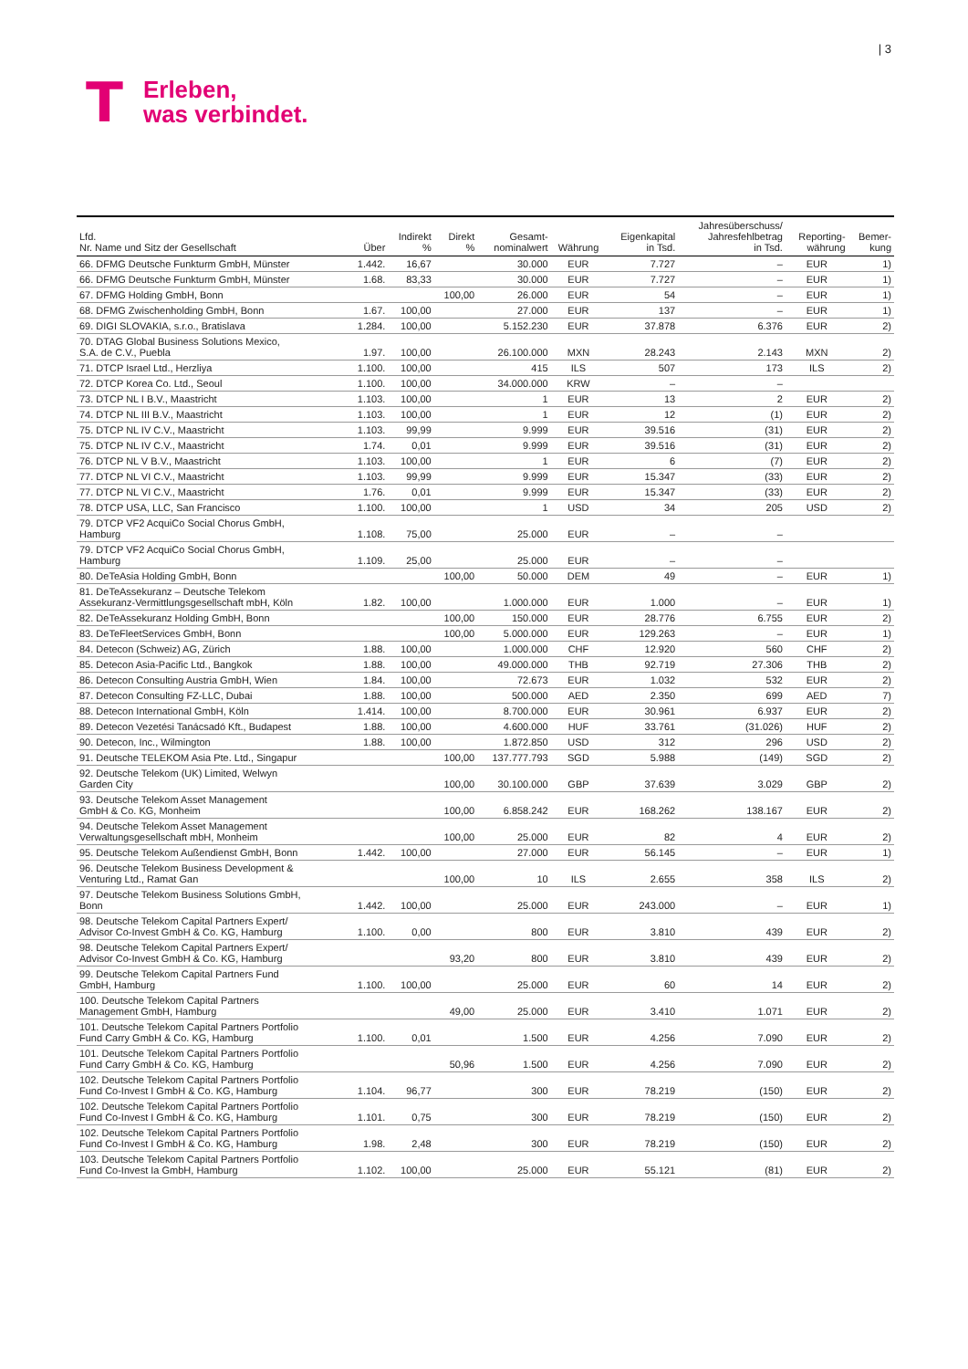| 3
T
Erleben,
was verbindet.
| Lfd. Nr. Name und Sitz der Gesellschaft | Über | Indirekt % | Direkt % | Gesamt- nominalwert | Währung | Eigenkapital in Tsd. | Jahresüberschuss/ Jahresfehlbetrag in Tsd. | Reporting- währung | Bemer- kung |
| --- | --- | --- | --- | --- | --- | --- | --- | --- | --- |
| 66. DFMG Deutsche Funkturm GmbH, Münster | 1.442. | 16,67 | | 30.000 | EUR | 7.727 | – | EUR | 1) |
| 66. DFMG Deutsche Funkturm GmbH, Münster | 1.68. | 83,33 | | 30.000 | EUR | 7.727 | – | EUR | 1) |
| 67. DFMG Holding GmbH, Bonn | | | 100,00 | 26.000 | EUR | 54 | – | EUR | 1) |
| 68. DFMG Zwischenholding GmbH, Bonn | 1.67. | 100,00 | | 27.000 | EUR | 137 | – | EUR | 1) |
| 69. DIGI SLOVAKIA, s.r.o., Bratislava | 1.284. | 100,00 | | 5.152.230 | EUR | 37.878 | 6.376 | EUR | 2) |
| 70. DTAG Global Business Solutions Mexico, S.A. de C.V., Puebla | 1.97. | 100,00 | | 26.100.000 | MXN | 28.243 | 2.143 | MXN | 2) |
| 71. DTCP Israel Ltd., Herzliya | 1.100. | 100,00 | | 415 | ILS | 507 | 173 | ILS | 2) |
| 72. DTCP Korea Co. Ltd., Seoul | 1.100. | 100,00 | | 34.000.000 | KRW | – | – | | |
| 73. DTCP NL I B.V., Maastricht | 1.103. | 100,00 | | 1 | EUR | 13 | 2 | EUR | 2) |
| 74. DTCP NL III B.V., Maastricht | 1.103. | 100,00 | | 1 | EUR | 12 | (1) | EUR | 2) |
| 75. DTCP NL IV C.V., Maastricht | 1.103. | 99,99 | | 9.999 | EUR | 39.516 | (31) | EUR | 2) |
| 75. DTCP NL IV C.V., Maastricht | 1.74. | 0,01 | | 9.999 | EUR | 39.516 | (31) | EUR | 2) |
| 76. DTCP NL V B.V., Maastricht | 1.103. | 100,00 | | 1 | EUR | 6 | (7) | EUR | 2) |
| 77. DTCP NL VI C.V., Maastricht | 1.103. | 99,99 | | 9.999 | EUR | 15.347 | (33) | EUR | 2) |
| 77. DTCP NL VI C.V., Maastricht | 1.76. | 0,01 | | 9.999 | EUR | 15.347 | (33) | EUR | 2) |
| 78. DTCP USA, LLC, San Francisco | 1.100. | 100,00 | | 1 | USD | 34 | 205 | USD | 2) |
| 79. DTCP VF2 AcquiCo Social Chorus GmbH, Hamburg | 1.108. | 75,00 | | 25.000 | EUR | – | – | | |
| 79. DTCP VF2 AcquiCo Social Chorus GmbH, Hamburg | 1.109. | 25,00 | | 25.000 | EUR | – | – | | |
| 80. DeTeAsia Holding GmbH, Bonn | | | 100,00 | 50.000 | DEM | 49 | – | EUR | 1) |
| 81. DeTeAssekuranz – Deutsche Telekom Assekuranz-Vermittlungsgesellschaft mbH, Köln | 1.82. | 100,00 | | 1.000.000 | EUR | 1.000 | – | EUR | 1) |
| 82. DeTeAssekuranz Holding GmbH, Bonn | | | 100,00 | 150.000 | EUR | 28.776 | 6.755 | EUR | 2) |
| 83. DeTeFleetServices GmbH, Bonn | | | 100,00 | 5.000.000 | EUR | 129.263 | – | EUR | 1) |
| 84. Detecon (Schweiz) AG, Zürich | 1.88. | 100,00 | | 1.000.000 | CHF | 12.920 | 560 | CHF | 2) |
| 85. Detecon Asia-Pacific Ltd., Bangkok | 1.88. | 100,00 | | 49.000.000 | THB | 92.719 | 27.306 | THB | 2) |
| 86. Detecon Consulting Austria GmbH, Wien | 1.84. | 100,00 | | 72.673 | EUR | 1.032 | 532 | EUR | 2) |
| 87. Detecon Consulting FZ-LLC, Dubai | 1.88. | 100,00 | | 500.000 | AED | 2.350 | 699 | AED | 7) |
| 88. Detecon International GmbH, Köln | 1.414. | 100,00 | | 8.700.000 | EUR | 30.961 | 6.937 | EUR | 2) |
| 89. Detecon Vezetési Tanácsadó Kft., Budapest | 1.88. | 100,00 | | 4.600.000 | HUF | 33.761 | (31.026) | HUF | 2) |
| 90. Detecon, Inc., Wilmington | 1.88. | 100,00 | | 1.872.850 | USD | 312 | 296 | USD | 2) |
| 91. Deutsche TELEKOM Asia Pte. Ltd., Singapur | | | 100,00 | 137.777.793 | SGD | 5.988 | (149) | SGD | 2) |
| 92. Deutsche Telekom (UK) Limited, Welwyn Garden City | | | 100,00 | 30.100.000 | GBP | 37.639 | 3.029 | GBP | 2) |
| 93. Deutsche Telekom Asset Management GmbH & Co. KG, Monheim | | | 100,00 | 6.858.242 | EUR | 168.262 | 138.167 | EUR | 2) |
| 94. Deutsche Telekom Asset Management Verwaltungsgesellschaft mbH, Monheim | | | 100,00 | 25.000 | EUR | 82 | 4 | EUR | 2) |
| 95. Deutsche Telekom Außendienst GmbH, Bonn | 1.442. | 100,00 | | 27.000 | EUR | 56.145 | – | EUR | 1) |
| 96. Deutsche Telekom Business Development & Venturing Ltd., Ramat Gan | | | 100,00 | 10 | ILS | 2.655 | 358 | ILS | 2) |
| 97. Deutsche Telekom Business Solutions GmbH, Bonn | 1.442. | 100,00 | | 25.000 | EUR | 243.000 | – | EUR | 1) |
| 98. Deutsche Telekom Capital Partners Expert/ Advisor Co-Invest GmbH & Co. KG, Hamburg | 1.100. | 0,00 | | 800 | EUR | 3.810 | 439 | EUR | 2) |
| 98. Deutsche Telekom Capital Partners Expert/ Advisor Co-Invest GmbH & Co. KG, Hamburg | | | 93,20 | 800 | EUR | 3.810 | 439 | EUR | 2) |
| 99. Deutsche Telekom Capital Partners Fund GmbH, Hamburg | 1.100. | 100,00 | | 25.000 | EUR | 60 | 14 | EUR | 2) |
| 100. Deutsche Telekom Capital Partners Management GmbH, Hamburg | | | 49,00 | 25.000 | EUR | 3.410 | 1.071 | EUR | 2) |
| 101. Deutsche Telekom Capital Partners Portfolio Fund Carry GmbH & Co. KG, Hamburg | 1.100. | 0,01 | | 1.500 | EUR | 4.256 | 7.090 | EUR | 2) |
| 101. Deutsche Telekom Capital Partners Portfolio Fund Carry GmbH & Co. KG, Hamburg | | | 50,96 | 1.500 | EUR | 4.256 | 7.090 | EUR | 2) |
| 102. Deutsche Telekom Capital Partners Portfolio Fund Co-Invest I GmbH & Co. KG, Hamburg | 1.104. | 96,77 | | 300 | EUR | 78.219 | (150) | EUR | 2) |
| 102. Deutsche Telekom Capital Partners Portfolio Fund Co-Invest I GmbH & Co. KG, Hamburg | 1.101. | 0,75 | | 300 | EUR | 78.219 | (150) | EUR | 2) |
| 102. Deutsche Telekom Capital Partners Portfolio Fund Co-Invest I GmbH & Co. KG, Hamburg | 1.98. | 2,48 | | 300 | EUR | 78.219 | (150) | EUR | 2) |
| 103. Deutsche Telekom Capital Partners Portfolio Fund Co-Invest Ia GmbH, Hamburg | 1.102. | 100,00 | | 25.000 | EUR | 55.121 | (81) | EUR | 2) |